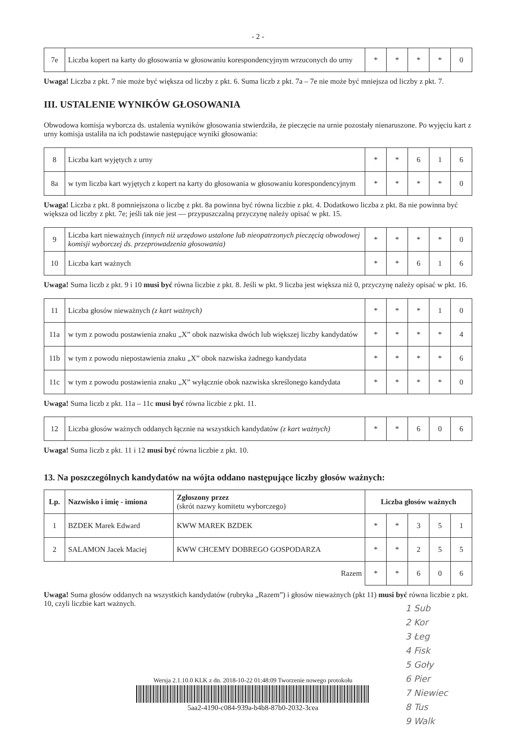- 2 -
| 7e | Liczba kopert na karty do głosowania w głosowaniu korespondencyjnym wrzuconych do urny | * | * | * | * | 0 |
Uwaga! Liczba z pkt. 7 nie może być większa od liczby z pkt. 6. Suma liczb z pkt. 7a – 7e nie może być mniejsza od liczby z pkt. 7.
III. USTALENIE WYNIKÓW GŁOSOWANIA
Obwodowa komisja wyborcza ds. ustalenia wyników głosowania stwierdziła, że pieczęcie na urnie pozostały nienaruszone. Po wyjęciu kart z urny komisja ustaliła na ich podstawie następujące wyniki głosowania:
| 8 | Liczba kart wyjętych z urny | * | * | 6 | 1 | 6 |
| 8a | w tym liczba kart wyjętych z kopert na karty do głosowania w głosowaniu korespondencyjnym | * | * | * | * | 0 |
Uwaga! Liczba z pkt. 8 pomniejszona o liczbę z pkt. 8a powinna być równa liczbie z pkt. 4. Dodatkowo liczba z pkt. 8a nie powinna być większa od liczby z pkt. 7e; jeśli tak nie jest — przypuszczalną przyczynę należy opisać w pkt. 15.
| 9 | Liczba kart nieważnych (innych niż urzędowo ustalone lub nieopatrzonych pieczęcią obwodowej komisji wyborczej ds. przeprowadzenia głosowania) | * | * | * | * | 0 |
| 10 | Liczba kart ważnych | * | * | 6 | 1 | 6 |
Uwaga! Suma liczb z pkt. 9 i 10 musi być równa liczbie z pkt. 8. Jeśli w pkt. 9 liczba jest większa niż 0, przyczynę należy opisać w pkt. 16.
| 11 | Liczba głosów nieważnych (z kart ważnych) | * | * | * | 1 | 0 |
| 11a | w tym z powodu postawienia znaku „X” obok nazwiska dwóch lub większej liczby kandydatów | * | * | * | * | 4 |
| 11b | w tym z powodu niepostawienia znaku „X” obok nazwiska żadnego kandydata | * | * | * | * | 6 |
| 11c | w tym z powodu postawienia znaku „X” wyłącznie obok nazwiska skreślonego kandydata | * | * | * | * | 0 |
Uwaga! Suma liczb z pkt. 11a – 11c musi być równa liczbie z pkt. 11.
| 12 | Liczba głosów ważnych oddanych łącznie na wszystkich kandydatów (z kart ważnych) | * | * | 6 | 0 | 6 |
Uwaga! Suma liczb z pkt. 11 i 12 musi być równa liczbie z pkt. 10.
13. Na poszczególnych kandydatów na wójta oddano następujące liczby głosów ważnych:
| Lp. | Nazwisko i imię - imiona | Zgłoszony przez (skrót nazwy komitetu wyborczego) | Liczba głosów ważnych | | | | |
| --- | --- | --- | --- | --- | --- | --- | --- |
| 1 | BZDEK Marek Edward | KWW MAREK BZDEK | * | * | 3 | 5 | 1 |
| 2 | SALAMON Jacek Maciej | KWW CHCEMY DOBREGO GOSPODARZA | * | * | 2 | 5 | 5 |
| Razem | | | * | * | 6 | 0 | 6 |
Uwaga! Suma głosów oddanych na wszystkich kandydatów (rubryka „Razem”) i głosów nieważnych (pkt 11) musi być równa liczbie z pkt. 10, czyli liczbie kart ważnych.
1 Sub
2 Kor
3 Łeg
4 Fisk
5 Goły
6 Pier
7 Niewiec
8 Tus
9 Walk
Wersja 2.1.10.0 KLK z dn. 2018-10-22 01:48:09 Tworzenie nowego protokołu
5aa2-4190-c084-939a-b4b8-87b0-2032-3cea